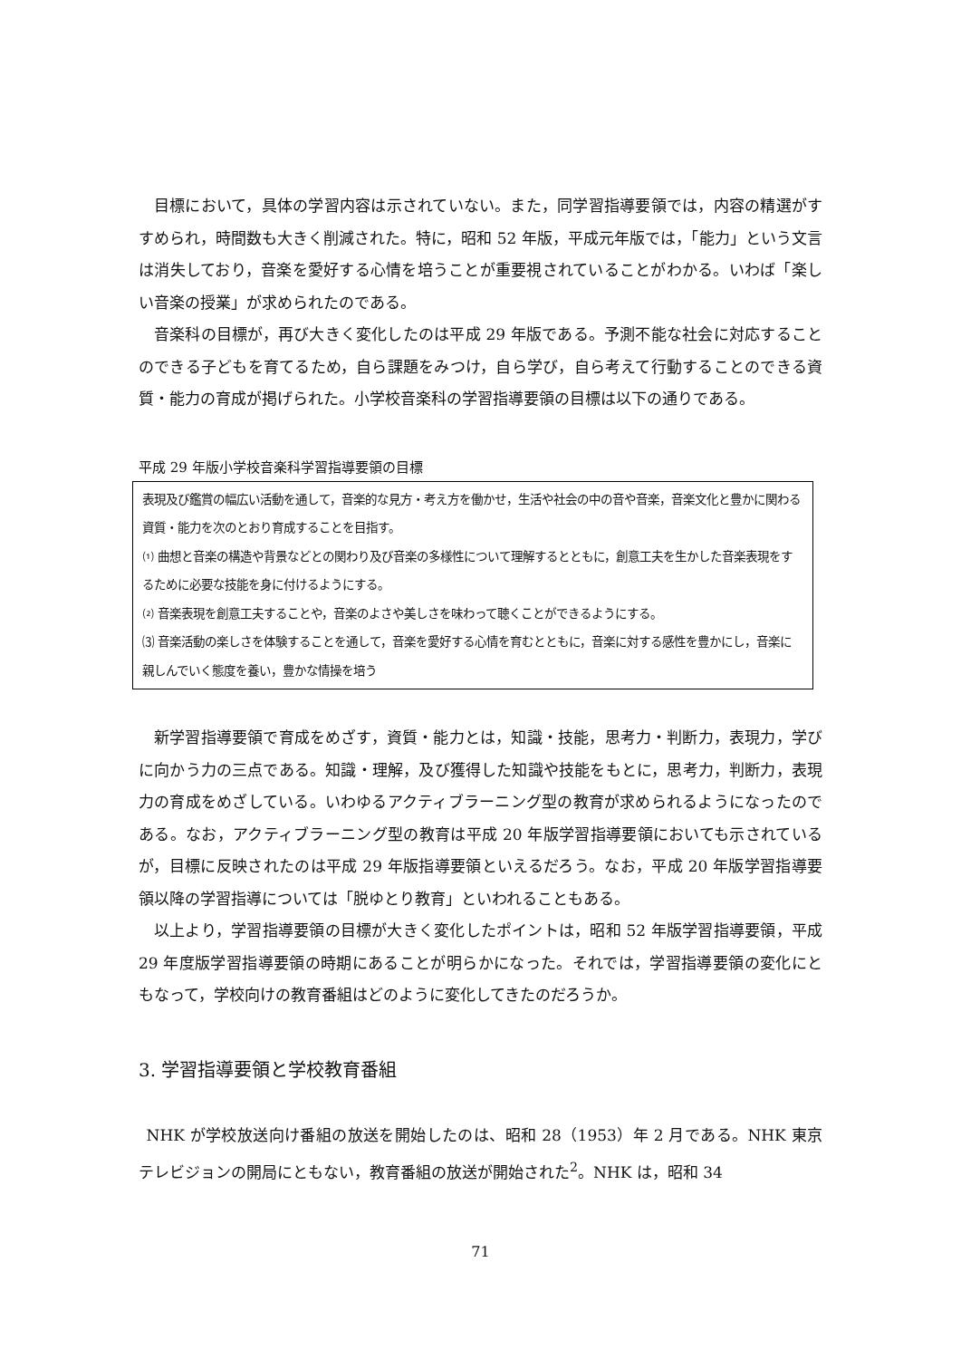目標において，具体の学習内容は示されていない。また，同学習指導要領では，内容の精選がすすめられ，時間数も大きく削減された。特に，昭和 52 年版，平成元年版では，「能力」という文言は消失しており，音楽を愛好する心情を培うことが重要視されていることがわかる。いわば「楽しい音楽の授業」が求められたのである。
音楽科の目標が，再び大きく変化したのは平成 29 年版である。予測不能な社会に対応することのできる子どもを育てるため，自ら課題をみつけ，自ら学び，自ら考えて行動することのできる資質・能力の育成が掲げられた。小学校音楽科の学習指導要領の目標は以下の通りである。
平成 29 年版小学校音楽科学習指導要領の目標
表現及び鑑賞の幅広い活動を通して，音楽的な見方・考え方を働かせ，生活や社会の中の音や音楽，音楽文化と豊かに関わる資質・能力を次のとおり育成することを目指す。
⑴ 曲想と音楽の構造や背景などとの関わり及び音楽の多様性について理解するとともに，創意工夫を生かした音楽表現をするために必要な技能を身に付けるようにする。
⑵ 音楽表現を創意工夫することや，音楽のよさや美しさを味わって聴くことができるようにする。
⑶ 音楽活動の楽しさを体験することを通して，音楽を愛好する心情を育むとともに，音楽に対する感性を豊かにし，音楽に親しんでいく態度を養い，豊かな情操を培う
新学習指導要領で育成をめざす，資質・能力とは，知識・技能，思考力・判断力，表現力，学びに向かう力の三点である。知識・理解，及び獲得した知識や技能をもとに，思考力，判断力，表現力の育成をめざしている。いわゆるアクティブラーニング型の教育が求められるようになったのである。なお，アクティブラーニング型の教育は平成 20 年版学習指導要領においても示されているが，目標に反映されたのは平成 29 年版指導要領といえるだろう。なお，平成 20 年版学習指導要領以降の学習指導については「脱ゆとり教育」といわれることもある。
以上より，学習指導要領の目標が大きく変化したポイントは，昭和 52 年版学習指導要領，平成 29 年度版学習指導要領の時期にあることが明らかになった。それでは，学習指導要領の変化にともなって，学校向けの教育番組はどのように変化してきたのだろうか。
3. 学習指導要領と学校教育番組
NHK が学校放送向け番組の放送を開始したのは、昭和 28（1953）年 2 月である。NHK 東京テレビジョンの開局にともない，教育番組の放送が開始された<sup>2</sup>。NHK は，昭和 34
71